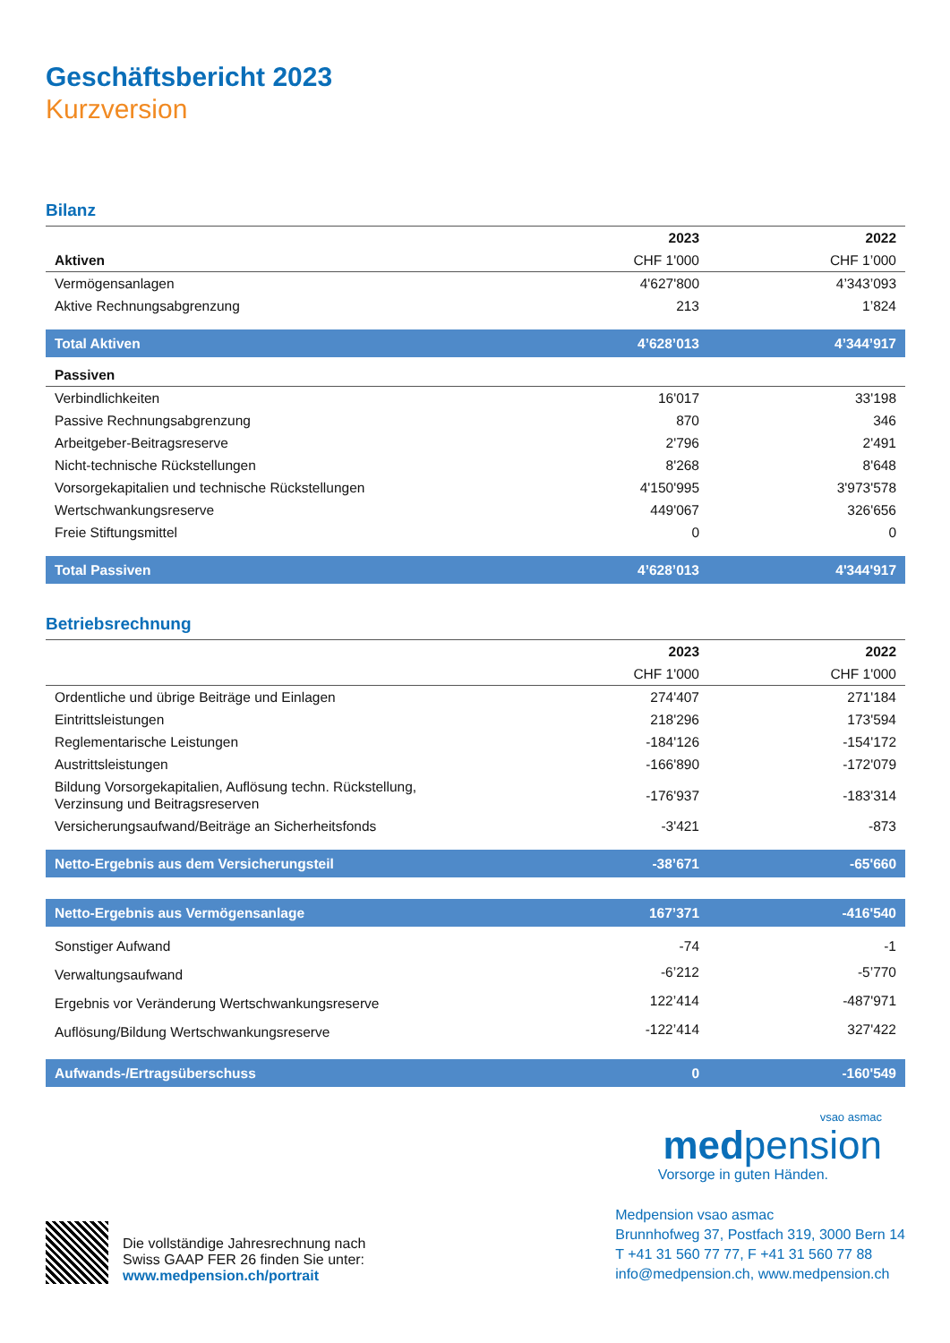Geschäftsbericht 2023
Kurzversion
Bilanz
| | 2023 | 2022 |
| --- | --- | --- |
| Aktiven | CHF 1'000 | CHF 1’000 |
| Vermögensanlagen | 4'627'800 | 4’343’093 |
| Aktive Rechnungsabgrenzung | 213 | 1’824 |
| Total Aktiven | 4’628’013 | 4’344’917 |
| Passiven | | |
| Verbindlichkeiten | 16'017 | 33'198 |
| Passive Rechnungsabgrenzung | 870 | 346 |
| Arbeitgeber-Beitragsreserve | 2'796 | 2'491 |
| Nicht-technische Rückstellungen | 8'268 | 8'648 |
| Vorsorgekapitalien und technische Rückstellungen | 4'150'995 | 3'973'578 |
| Wertschwankungsreserve | 449'067 | 326'656 |
| Freie Stiftungsmittel | 0 | 0 |
| Total Passiven | 4’628’013 | 4'344'917 |
Betriebsrechnung
| | 2023 | 2022 |
| --- | --- | --- |
| | CHF 1'000 | CHF 1'000 |
| Ordentliche und übrige Beiträge und Einlagen | 274'407 | 271'184 |
| Eintrittsleistungen | 218'296 | 173'594 |
| Reglementarische Leistungen | -184'126 | -154'172 |
| Austrittsleistungen | -166'890 | -172'079 |
| Bildung Vorsorgekapitalien, Auflösung techn. Rückstellung, Verzinsung und Beitragsreserven | -176'937 | -183'314 |
| Versicherungsaufwand/Beiträge an Sicherheitsfonds | -3'421 | -873 |
| Netto-Ergebnis aus dem Versicherungsteil | -38’671 | -65'660 |
| Netto-Ergebnis aus Vermögensanlage | 167’371 | -416'540 |
| Sonstiger Aufwand | -74 | -1 |
| Verwaltungsaufwand | -6’212 | -5’770 |
| Ergebnis vor Veränderung Wertschwankungsreserve | 122’414 | -487'971 |
| Auflösung/Bildung Wertschwankungsreserve | -122’414 | 327'422 |
| Aufwands-/Ertragsüberschuss | 0 | -160'549 |
vsao asmac
medpension
Vorsorge in guten Händen.
Die vollständige Jahresrechnung nach
Swiss GAAP FER 26 finden Sie unter:
www.medpension.ch/portrait
Medpension vsao asmac
Brunnhofweg 37, Postfach 319, 3000 Bern 14
T +41 31 560 77 77, F +41 31 560 77 88
info@medpension.ch, www.medpension.ch